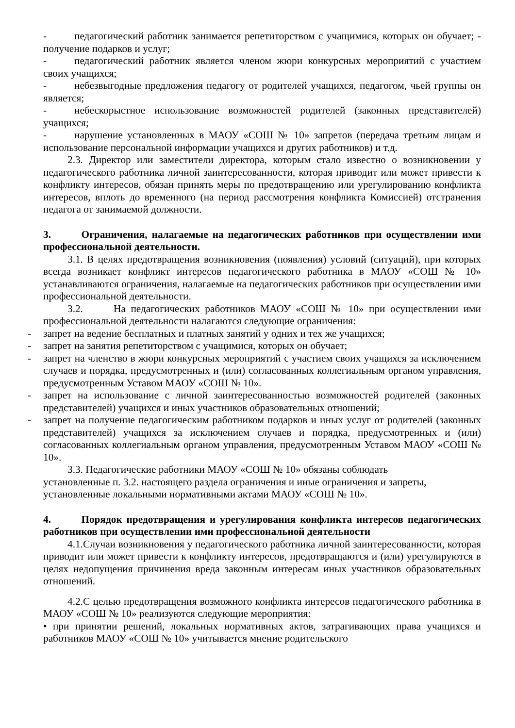- педагогический работник занимается репетиторством с учащимися, которых он обучает; - получение подарков и услуг;
- педагогический работник является членом жюри конкурсных мероприятий с участием своих учащихся;
- небезвыгодные предложения педагогу от родителей учащихся, педагогом, чьей группы он является;
- небескорыстное использование возможностей родителей (законных представителей) учащихся;
- нарушение установленных в МАОУ «СОШ № 10» запретов (передача третьим лицам и использование персональной информации учащихся и других работников) и т.д.
2.3. Директор или заместители директора, которым стало известно о возникновении у педагогического работника личной заинтересованности, которая приводит или может привести к конфликту интересов, обязан принять меры по предотвращению или урегулированию конфликта интересов, вплоть до временного (на период рассмотрения конфликта Комиссией) отстранения педагога от занимаемой должности.
3. Ограничения, налагаемые на педагогических работников при осуществлении ими профессиональной деятельности.
3.1. В целях предотвращения возникновения (появления) условий (ситуаций), при которых всегда возникает конфликт интересов педагогического работника в МАОУ «СОШ № 10» устанавливаются ограничения, налагаемые на педагогических работников при осуществлении ими профессиональной деятельности.
3.2. На педагогических работников МАОУ «СОШ № 10» при осуществлении ими профессиональной деятельности налагаются следующие ограничения:
- запрет на ведение бесплатных и платных занятий у одних и тех же учащихся;
- запрет на занятия репетиторством с учащимися, которых он обучает;
- запрет на членство в жюри конкурсных мероприятий с участием своих учащихся за исключением случаев и порядка, предусмотренных и (или) согласованных коллегиальным органом управления, предусмотренным Уставом МАОУ «СОШ № 10».
- запрет на использование с личной заинтересованностью возможностей родителей (законных представителей) учащихся и иных участников образовательных отношений;
- запрет на получение педагогическим работником подарков и иных услуг от родителей (законных представителей) учащихся за исключением случаев и порядка, предусмотренных и (или) согласованных коллегиальным органом управления, предусмотренным Уставом МАОУ «СОШ № 10».
3.3. Педагогические работники МАОУ «СОШ № 10» обязаны соблюдать
установленные п. 3.2. настоящего раздела ограничения и иные ограничения и запреты, установленные локальными нормативными актами МАОУ «СОШ № 10».
4. Порядок предотвращения и урегулирования конфликта интересов педагогических работников при осуществлении ими профессиональной деятельности
4.1.Случаи возникновения у педагогического работника личной заинтересованности, которая приводит или может привести к конфликту интересов, предотвращаются и (или) урегулируются в целях недопущения причинения вреда законным интересам иных участников образовательных отношений.
4.2.С целью предотвращения возможного конфликта интересов педагогического работника в МАОУ «СОШ № 10» реализуются следующие мероприятия:
• при принятии решений, локальных нормативных актов, затрагивающих права учащихся и работников МАОУ «СОШ № 10» учитывается мнение родительского